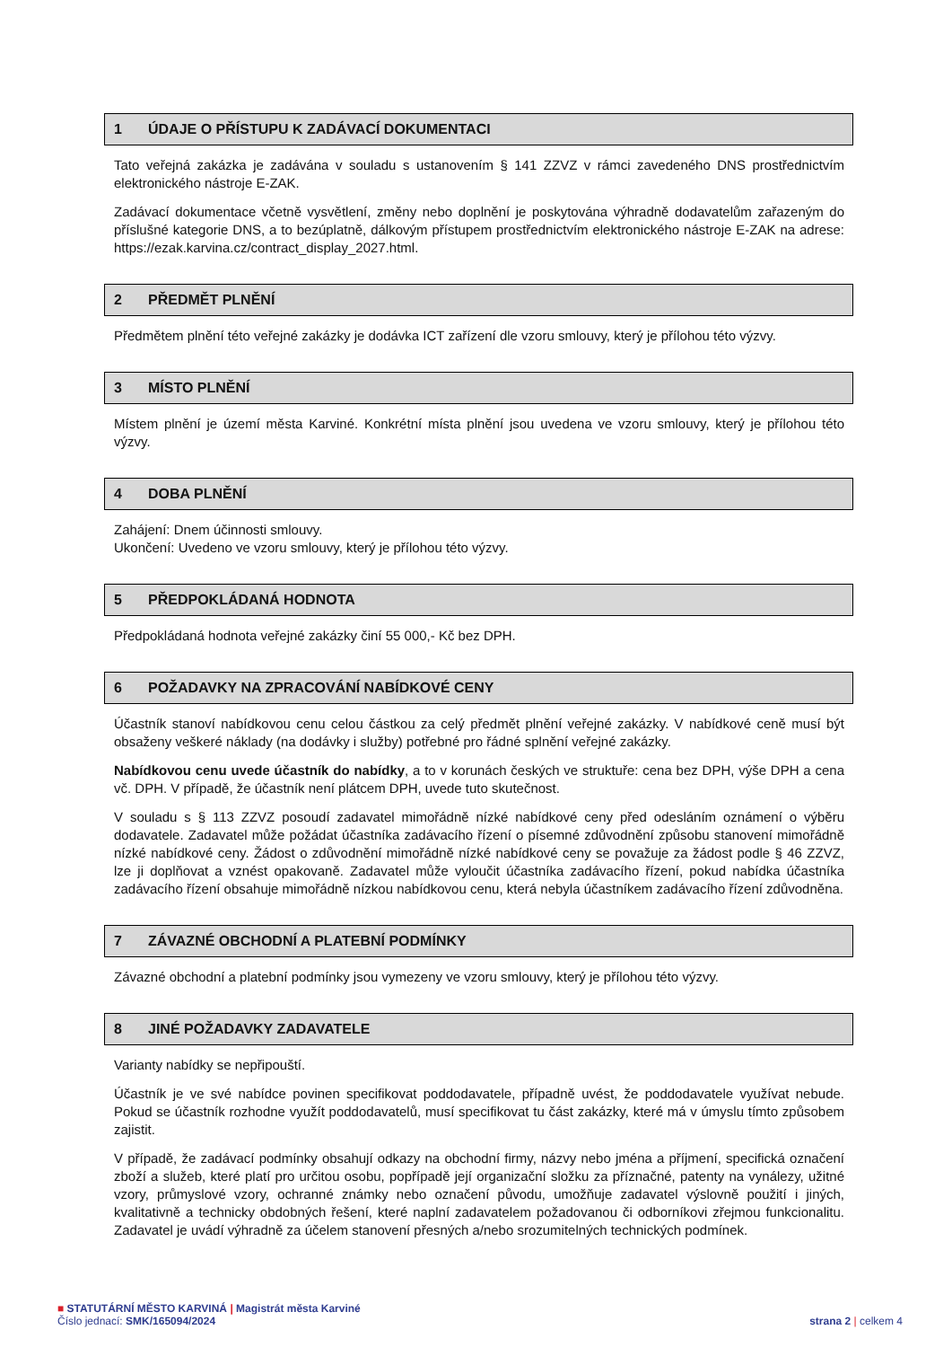1 ÚDAJE O PŘÍSTUPU K ZADÁVACÍ DOKUMENTACI
Tato veřejná zakázka je zadávána v souladu s ustanovením § 141 ZZVZ v rámci zavedeného DNS prostřednictvím elektronického nástroje E-ZAK.
Zadávací dokumentace včetně vysvětlení, změny nebo doplnění je poskytována výhradně dodavatelům zařazeným do příslušné kategorie DNS, a to bezúplatně, dálkovým přístupem prostřednictvím elektronického nástroje E-ZAK na adrese: https://ezak.karvina.cz/contract_display_2027.html.
2 PŘEDMĚT PLNĚNÍ
Předmětem plnění této veřejné zakázky je dodávka ICT zařízení dle vzoru smlouvy, který je přílohou této výzvy.
3 MÍSTO PLNĚNÍ
Místem plnění je území města Karviné. Konkrétní místa plnění jsou uvedena ve vzoru smlouvy, který je přílohou této výzvy.
4 DOBA PLNĚNÍ
Zahájení: Dnem účinnosti smlouvy.
Ukončení: Uvedeno ve vzoru smlouvy, který je přílohou této výzvy.
5 PŘEDPOKLÁDANÁ HODNOTA
Předpokládaná hodnota veřejné zakázky činí 55 000,- Kč bez DPH.
6 POŽADAVKY NA ZPRACOVÁNÍ NABÍDKOVÉ CENY
Účastník stanoví nabídkovou cenu celou částkou za celý předmět plnění veřejné zakázky. V nabídkové ceně musí být obsaženy veškeré náklady (na dodávky i služby) potřebné pro řádné splnění veřejné zakázky.
Nabídkovou cenu uvede účastník do nabídky, a to v korunách českých ve struktuře: cena bez DPH, výše DPH a cena vč. DPH. V případě, že účastník není plátcem DPH, uvede tuto skutečnost.
V souladu s § 113 ZZVZ posoudí zadavatel mimořádně nízké nabídkové ceny před odesláním oznámení o výběru dodavatele. Zadavatel může požádat účastníka zadávacího řízení o písemné zdůvodnění způsobu stanovení mimořádně nízké nabídkové ceny. Žádost o zdůvodnění mimořádně nízké nabídkové ceny se považuje za žádost podle § 46 ZZVZ, lze ji doplňovat a vznést opakovaně. Zadavatel může vyloučit účastníka zadávacího řízení, pokud nabídka účastníka zadávacího řízení obsahuje mimořádně nízkou nabídkovou cenu, která nebyla účastníkem zadávacího řízení zdůvodněna.
7 ZÁVAZNÉ OBCHODNÍ A PLATEBNÍ PODMÍNKY
Závazné obchodní a platební podmínky jsou vymezeny ve vzoru smlouvy, který je přílohou této výzvy.
8 JINÉ POŽADAVKY ZADAVATELE
Varianty nabídky se nepřipouští.
Účastník je ve své nabídce povinen specifikovat poddodavatele, případně uvést, že poddodavatele využívat nebude. Pokud se účastník rozhodne využít poddodavatelů, musí specifikovat tu část zakázky, které má v úmyslu tímto způsobem zajistit.
V případě, že zadávací podmínky obsahují odkazy na obchodní firmy, názvy nebo jména a příjmení, specifická označení zboží a služeb, které platí pro určitou osobu, popřípadě její organizační složku za příznačné, patenty na vynálezy, užitné vzory, průmyslové vzory, ochranné známky nebo označení původu, umožňuje zadavatel výslovně použití i jiných, kvalitativně a technicky obdobných řešení, které naplní zadavatelem požadovanou či odborníkovi zřejmou funkcionalitu. Zadavatel je uvádí výhradně za účelem stanovení přesných a/nebo srozumitelných technických podmínek.
■ STATUTÁRNÍ MĚSTO KARVINÁ | Magistrát města Karviné
Číslo jednací: SMK/165094/2024 strana 2 | celkem 4